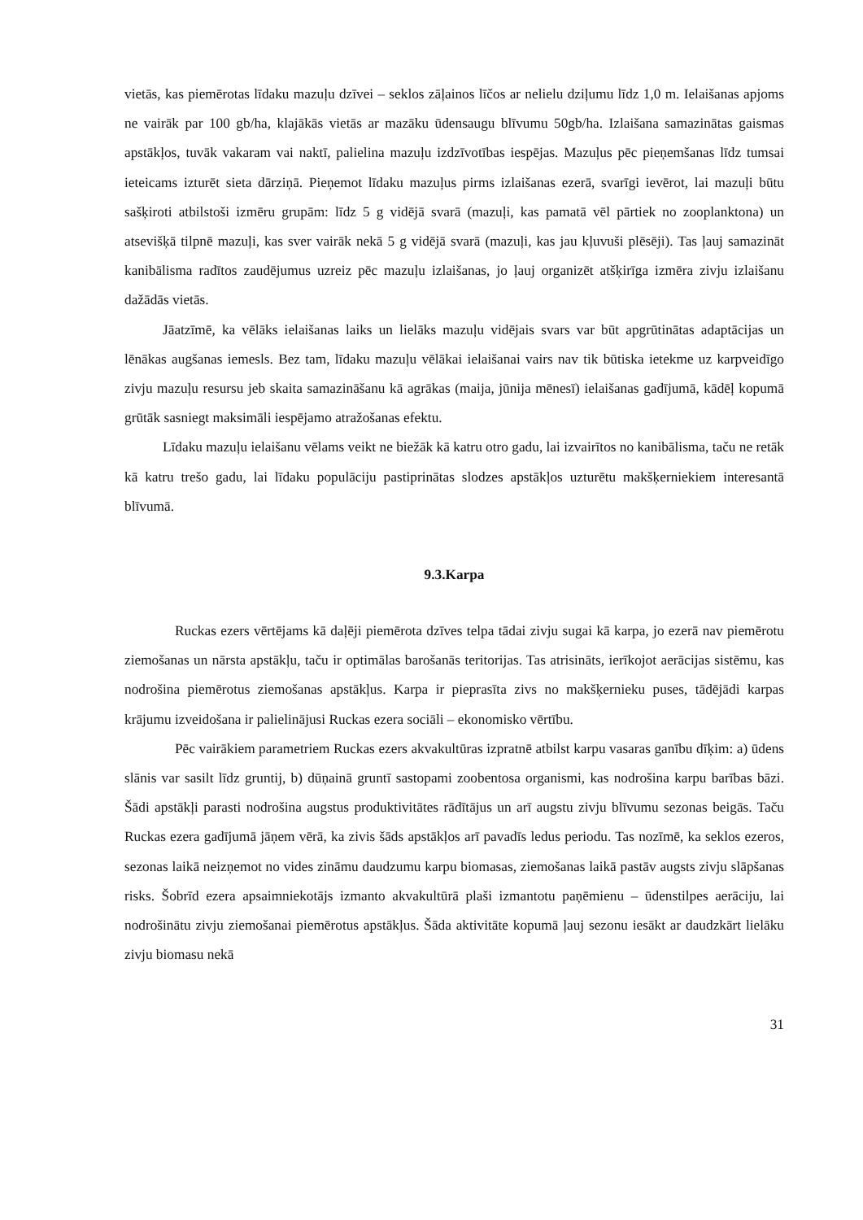vietās, kas piemērotas līdaku mazuļu dzīvei – seklos zāļainos līčos ar nelielu dziļumu līdz 1,0 m. Ielaišanas apjoms ne vairāk par 100 gb/ha, klajākās vietās ar mazāku ūdensaugu blīvumu 50gb/ha. Izlaišana samazinātas gaismas apstākļos, tuvāk vakaram vai naktī, palielina mazuļu izdzīvotības iespējas. Mazuļus pēc pieņemšanas līdz tumsai ieteicams izturēt sieta dārziņā. Pieņemot līdaku mazuļus pirms izlaišanas ezerā, svarīgi ievērot, lai mazuļi būtu sašķiroti atbilstoši izmēru grupām: līdz 5 g vidējā svarā (mazuļi, kas pamatā vēl pārtiek no zooplanktona) un atsevišķā tilpnē mazuļi, kas sver vairāk nekā 5 g vidējā svarā (mazuļi, kas jau kļuvuši plēsēji). Tas ļauj samazināt kanibālisma radītos zaudējumus uzreiz pēc mazuļu izlaišanas, jo ļauj organizēt atšķirīga izmēra zivju izlaišanu dažādās vietās.
Jāatzīmē, ka vēlāks ielaišanas laiks un lielāks mazuļu vidējais svars var būt apgrūtinātas adaptācijas un lēnākas augšanas iemesls. Bez tam, līdaku mazuļu vēlākai ielaišanai vairs nav tik būtiska ietekme uz karpveidīgo zivju mazuļu resursu jeb skaita samazināšanu kā agrākas (maija, jūnija mēnesī) ielaišanas gadījumā, kādēļ kopumā grūtāk sasniegt maksimāli iespējamo atražošanas efektu.
Līdaku mazuļu ielaišanu vēlams veikt ne biežāk kā katru otro gadu, lai izvairītos no kanibālisma, taču ne retāk kā katru trešo gadu, lai līdaku populāciju pastiprinātas slodzes apstākļos uzturētu makšķerniekiem interesantā blīvumā.
9.3.Karpa
Ruckas ezers vērtējams kā daļēji piemērota dzīves telpa tādai zivju sugai kā karpa, jo ezerā nav piemērotu ziemošanas un nārsta apstākļu, taču ir optimālas barošanās teritorijas. Tas atrisināts, ierīkojot aerācijas sistēmu, kas nodrošina piemērotus ziemošanas apstākļus. Karpa ir pieprasīta zivs no makšķernieku puses, tādējādi karpas krājumu izveidošana ir palielinājusi Ruckas ezera sociāli – ekonomisko vērtību.
Pēc vairākiem parametriem Ruckas ezers akvakultūras izpratnē atbilst karpu vasaras ganību dīķim: a) ūdens slānis var sasilt līdz gruntij, b) dūņainā gruntī sastopami zoobentosa organismi, kas nodrošina karpu barības bāzi. Šādi apstākļi parasti nodrošina augstus produktivitātes rādītājus un arī augstu zivju blīvumu sezonas beigās. Taču Ruckas ezera gadījumā jāņem vērā, ka zivis šāds apstākļos arī pavadīs ledus periodu. Tas nozīmē, ka seklos ezeros, sezonas laikā neizņemot no vides zināmu daudzumu karpu biomasas, ziemošanas laikā pastāv augsts zivju slāpšanas risks. Šobrīd ezera apsaimniekotājs izmanto akvakultūrā plaši izmantotu paņēmienu – ūdenstilpes aerāciju, lai nodrošinātu zivju ziemošanai piemērotus apstākļus. Šāda aktivitāte kopumā ļauj sezonu iesākt ar daudzkārt lielāku zivju biomasu nekā
31